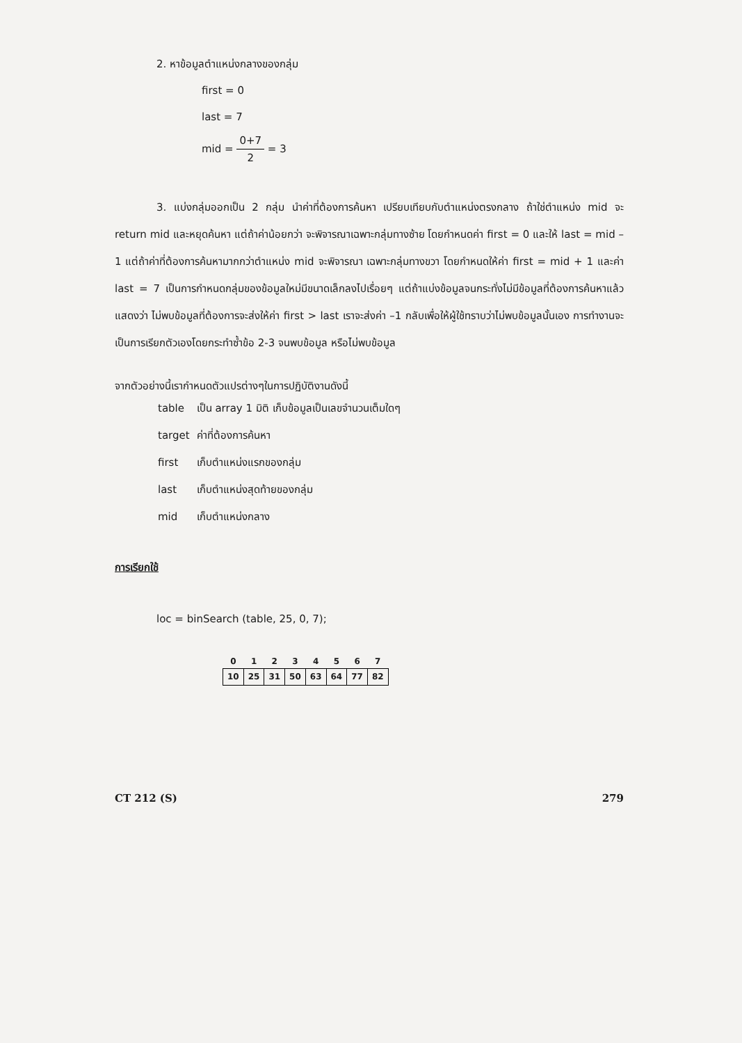2. หาข้อมูลตำแหน่งกลางของกลุ่ม
first = 0
last = 7
mid = 0+7 2 = 3
3. แบ่งกลุ่มออกเป็น 2 กลุ่ม นำค่าที่ต้องการค้นหา เปรียบเทียบกับตำแหน่งตรงกลาง ถ้าใช่ตำแหน่ง mid จะ return mid และหยุดค้นหา แต่ถ้าค่าน้อยกว่า จะพิจารณาเฉพาะกลุ่มทางซ้าย โดยกำหนดค่า first = 0 และให้ last = mid – 1 แต่ถ้าค่าที่ต้องการค้นหามากกว่าตำแหน่ง mid จะพิจารณา เฉพาะกลุ่มทางขวา โดยกำหนดให้ค่า first = mid + 1 และค่า last = 7 เป็นการกำหนดกลุ่มของข้อมูลใหม่มีขนาดเล็กลงไปเรื่อยๆ แต่ถ้าแบ่งข้อมูลจนกระทั่งไม่มีข้อมูลที่ต้องการค้นหาแล้วแสดงว่า ไม่พบข้อมูลที่ต้องการจะส่งให้ค่า first > last เราจะส่งค่า –1 กลับเพื่อให้ผู้ใช้ทราบว่าไม่พบข้อมูลนั้นเอง การทำงานจะเป็นการเรียกตัวเองโดยกระทำซ้ำข้อ 2-3 จนพบข้อมูล หรือไม่พบข้อมูล
จากตัวอย่างนี้เรากำหนดตัวแปรต่างๆในการปฏิบัติงานดังนี้
| table | เป็น array 1 มิติ เก็บข้อมูลเป็นเลขจำนวนเต็มใดๆ |
| target | ค่าที่ต้องการค้นหา |
| first | เก็บตำแหน่งแรกของกลุ่ม |
| last | เก็บตำแหน่งสุดท้ายของกลุ่ม |
| mid | เก็บตำแหน่งกลาง |
การเรียกใช้
loc = binSearch (table, 25, 0, 7);
| 0 | 1 | 2 | 3 | 4 | 5 | 6 | 7 |
| --- | --- | --- | --- | --- | --- | --- | --- |
| 10 | 25 | 31 | 50 | 63 | 64 | 77 | 82 |
CT 212 (S) 279